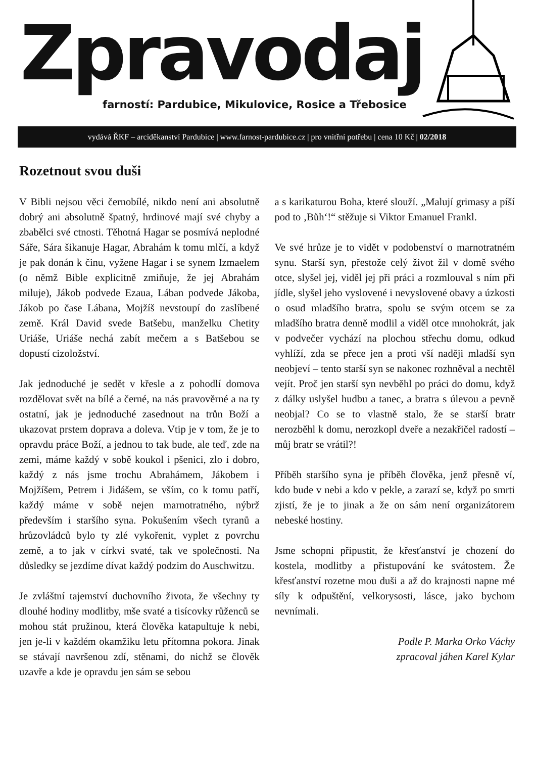Zpravodaj
farností: Pardubice, Mikulovice, Rosice a Třebosice
vydává ŘKF – arciděkanství Pardubice | www.farnost-pardubice.cz | pro vnitřní potřebu | cena 10 Kč | 02/2018
Rozetnout svou duši
V Bibli nejsou věci černobílé, nikdo není ani absolutně dobrý ani absolutně špatný, hrdinové mají své chyby a zbabělci své ctnosti. Těhotná Hagar se posmívá neplodné Sáře, Sára šikanuje Hagar, Abrahám k tomu mlčí, a když je pak donán k činu, vyžene Hagar i se synem Izmaelem (o němž Bible explicitně zmiňuje, že jej Abrahám miluje), Jákob podvede Ezaua, Lában podvede Jákoba, Jákob po čase Lábana, Mojžíš nevstoupí do zaslíbené země. Král David svede Batšebu, manželku Chetity Uriáše, Uriáše nechá zabít mečem a s Batšebou se dopustí cizoložství.
Jak jednoduché je sedět v křesle a z pohodlí domova rozdělovat svět na bílé a černé, na nás pravověrné a na ty ostatní, jak je jednoduché zasednout na trůn Boží a ukazovat prstem doprava a doleva. Vtip je v tom, že je to opravdu práce Boží, a jednou to tak bude, ale teď, zde na zemi, máme každý v sobě koukol i pšenici, zlo i dobro, každý z nás jsme trochu Abrahámem, Jákobem i Mojžíšem, Petrem i Jidášem, se vším, co k tomu patří, každý máme v sobě nejen marnotratného, nýbrž především i staršího syna. Pokušením všech tyranů a hrůzovládců bylo ty zlé vykořenit, vyplet z povrchu země, a to jak v církvi svaté, tak ve společnosti. Na důsledky se jezdíme dívat každý podzim do Auschwitzu.
Je zvláštní tajemství duchovního života, že všechny ty dlouhé hodiny modlitby, mše svaté a tisícovky růženců se mohou stát pružinou, která člověka katapultuje k nebi, jen je-li v každém okamžiku letu přítomna pokora. Jinak se stávají navršenou zdí, stěnami, do nichž se člověk uzavře a kde je opravdu jen sám se sebou
a s karikaturou Boha, které slouží. „Malují grimasy a píší pod to ‚Bůh‘!“ stěžuje si Viktor Emanuel Frankl.
Ve své hrůze je to vidět v podobenství o marnotratném synu. Starší syn, přestože celý život žil v domě svého otce, slyšel jej, viděl jej při práci a rozmlouval s ním při jídle, slyšel jeho vyslovené i nevyslovené obavy a úzkosti o osud mladšího bratra, spolu se svým otcem se za mladšího bratra denně modlil a viděl otce mnohokrát, jak v podvečer vychází na plochou střechu domu, odkud vyhlíží, zda se přece jen a proti vší naději mladší syn neobjeví – tento starší syn se nakonec rozhněval a nechtěl vejít. Proč jen starší syn nevběhl po práci do domu, když z dálky uslyšel hudbu a tanec, a bratra s úlevou a pevně neobjal? Co se to vlastně stalo, že se starší bratr nerozběhl k domu, nerozkopl dveře a nezakřičel radostí – můj bratr se vrátil?!
Příběh staršího syna je příběh člověka, jenž přesně ví, kdo bude v nebi a kdo v pekle, a zarazí se, když po smrti zjistí, že je to jinak a že on sám není organizátorem nebeské hostiny.
Jsme schopni připustit, že křesťanství je chození do kostela, modlitby a přistupování ke svátostem. Že křesťanství rozetne mou duši a až do krajnosti napne mé síly k odpuštění, velkorysosti, lásce, jako bychom nevnímali.
Podle P. Marka Orko Váchy
zpracoval jáhen Karel Kylar